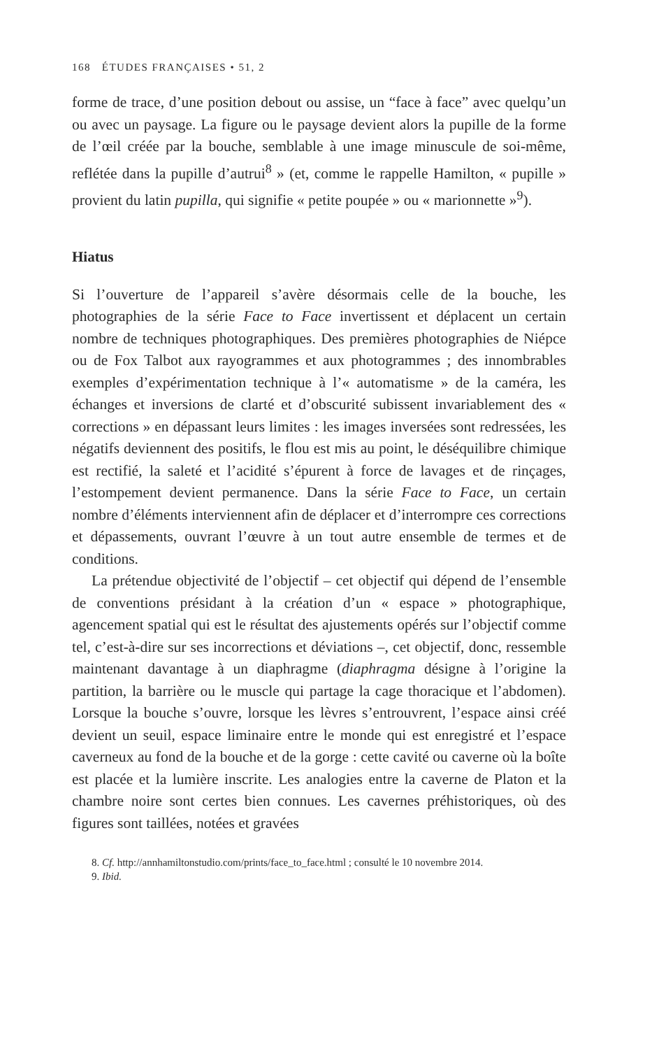168 ÉTUDES FRANÇAISES • 51, 2
forme de trace, d’une position debout ou assise, un “face à face” avec quelqu’un ou avec un paysage. La figure ou le paysage devient alors la pupille de la forme de l’œil créée par la bouche, semblable à une image minuscule de soi-même, reflétée dans la pupille d’autrui<sup>8</sup> » (et, comme le rappelle Hamilton, « pupille » provient du latin pupilla, qui signifie « petite poupée » ou « marionnette »<sup>9</sup>).
Hiatus
Si l’ouverture de l’appareil s’avère désormais celle de la bouche, les photographies de la série Face to Face invertissent et déplacent un certain nombre de techniques photographiques. Des premières photographies de Niépce ou de Fox Talbot aux rayogrammes et aux photogrammes ; des innombrables exemples d’expérimentation technique à l’« automatisme » de la caméra, les échanges et inversions de clarté et d’obscurité subissent invariablement des « corrections » en dépassant leurs limites : les images inversées sont redressées, les négatifs deviennent des positifs, le flou est mis au point, le déséquilibre chimique est rectifié, la saleté et l’acidité s’épurent à force de lavages et de rinçages, l’estompement devient permanence. Dans la série Face to Face, un certain nombre d’éléments interviennent afin de déplacer et d’interrompre ces corrections et dépassements, ouvrant l’œuvre à un tout autre ensemble de termes et de conditions.
La prétendue objectivité de l’objectif – cet objectif qui dépend de l’ensemble de conventions présidant à la création d’un « espace » photographique, agencement spatial qui est le résultat des ajustements opérés sur l’objectif comme tel, c’est-à-dire sur ses incorrections et déviations –, cet objectif, donc, ressemble maintenant davantage à un diaphragme (diaphragma désigne à l’origine la partition, la barrière ou le muscle qui partage la cage thoracique et l’abdomen). Lorsque la bouche s’ouvre, lorsque les lèvres s’entrouvrent, l’espace ainsi créé devient un seuil, espace liminaire entre le monde qui est enregistré et l’espace caverneux au fond de la bouche et de la gorge : cette cavité ou caverne où la boîte est placée et la lumière inscrite. Les analogies entre la caverne de Platon et la chambre noire sont certes bien connues. Les cavernes préhistoriques, où des figures sont taillées, notées et gravées
8. Cf. http://annhamiltonstudio.com/prints/face_to_face.html ; consulté le 10 novembre 2014.
9. Ibid.